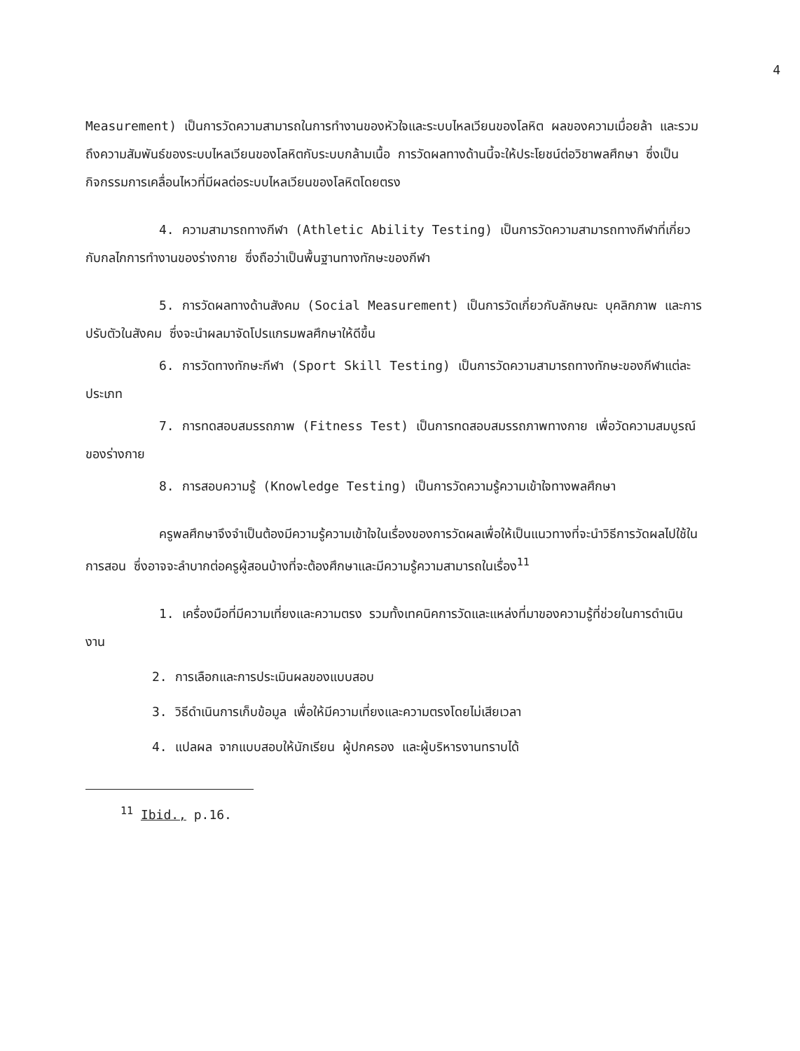4
Measurement) เป็นการวัดความสามารถในการทำงานของหัวใจและระบบไหลเวียนของโลหิต ผลของความเมื่อยล้า และรวมถึงความสัมพันธ์ของระบบไหลเวียนของโลหิตกับระบบกล้ามเนื้อ การวัดผลทางด้านนี้จะให้ประโยชน์ต่อวิชาพลศึกษา ซึ่งเป็นกิจกรรมการเคลื่อนไหวที่มีผลต่อระบบไหลเวียนของโลหิตโดยตรง
4. ความสามารถทางกีฬา (Athletic Ability Testing) เป็นการวัดความสามารถทางกีฬาที่เกี่ยวกับกลไกการทำงานของร่างกาย ซึ่งถือว่าเป็นพื้นฐานทางทักษะของกีฬา
5. การวัดผลทางด้านสังคม (Social Measurement) เป็นการวัดเกี่ยวกับลักษณะ บุคลิกภาพ และการปรับตัวในสังคม ซึ่งจะนำผลมาจัดโปรแกรมพลศึกษาให้ดีขึ้น
6. การวัดทางทักษะกีฬา (Sport Skill Testing) เป็นการวัดความสามารถทางทักษะของกีฬาแต่ละประเภท
7. การทดสอบสมรรถภาพ (Fitness Test) เป็นการทดสอบสมรรถภาพทางกาย เพื่อวัดความสมบูรณ์ของร่างกาย
8. การสอบความรู้ (Knowledge Testing) เป็นการวัดความรู้ความเข้าใจทางพลศึกษา
ครูพลศึกษาจึงจำเป็นต้องมีความรู้ความเข้าใจในเรื่องของการวัดผลเพื่อให้เป็นแนวทางที่จะนำวิธีการวัดผลไปใช้ในการสอน ซึ่งอาจจะลำบากต่อครูผู้สอนบ้างที่จะต้องศึกษาและมีความรู้ความสามารถในเรื่อง<sup>11</sup>
1. เครื่องมือที่มีความเที่ยงและความตรง รวมทั้งเทคนิคการวัดและแหล่งที่มาของความรู้ที่ช่วยในการดำเนินงาน
2. การเลือกและการประเมินผลของแบบสอบ
3. วิธีดำเนินการเก็บข้อมูล เพื่อให้มีความเที่ยงและความตรงโดยไม่เสียเวลา
4. แปลผล จากแบบสอบให้นักเรียน ผู้ปกครอง และผู้บริหารงานทราบได้
<sup>11</sup> Ibid., p.16.